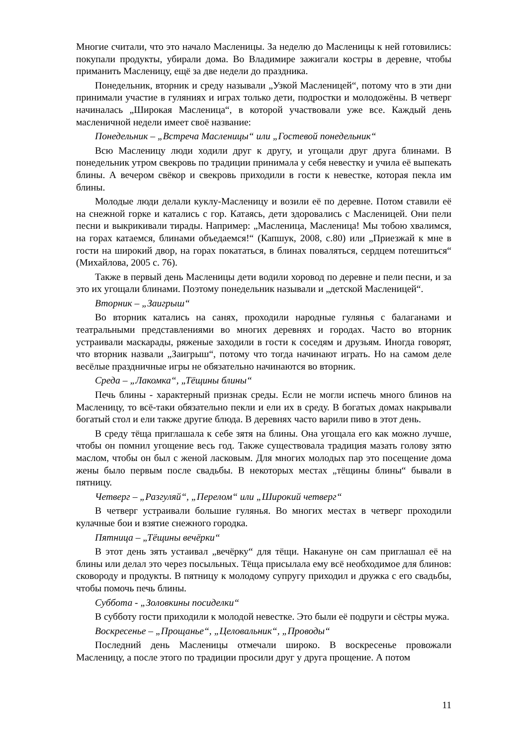Многие считали, что это начало Масленицы. За неделю до Масленицы к ней готовились: покупали продукты, убирали дома. Во Владимире зажигали костры в деревне, чтобы приманить Масленицу, ещё за две недели до праздника.
Понедельник, вторник и среду называли „Узкой Масленицей“, потому что в эти дни принимали участие в гуляниях и играх только дети, подростки и молодожёны. В четверг начиналась „Широкая Масленица“, в которой участвовали уже все. Каждый день масленичной недели имеет своё название:
Понедельник – „Встреча Масленицы“ или „Гостевой понедельник“
Всю Масленицу люди ходили друг к другу, и угощали друг друга блинами. В понедельник утром свекровь по традиции принимала у себя невестку и учила её выпекать блины. А вечером свёкор и свекровь приходили в гости к невестке, которая пекла им блины.
Молодые люди делали куклу-Масленицу и возили её по деревне. Потом ставили её на снежной горке и катались с гор. Катаясь, дети здоровались с Масленицей. Они пели песни и выкрикивали тирады. Например: „Масленица, Масленица! Мы тобою хвалимся, на горах катаемся, блинами объедаемся!“ (Капшук, 2008, с.80) или „Приезжай к мне в гости на широкий двор, на горах покататься, в блинах поваляться, сердцем потешиться“ (Михайлова, 2005 с. 76).
Также в первый день Масленицы дети водили хоровод по деревне и пели песни, и за это их угощали блинами. Поэтому понедельник называли и „детской Масленицей“.
Вторник – „Заигрыш“
Во вторник катались на санях, проходили народные гулянья с балаганами и театральными представлениями во многих деревнях и городах. Часто во вторник устраивали маскарады, ряженые заходили в гости к соседям и друзьям. Иногда говорят, что вторник назвали „Заигрыш“, потому что тогда начинают играть. Но на самом деле весёлые праздничные игры не обязательно начинаются во вторник.
Среда – „Лакомка“, „Тёщины блины“
Печь блины - характерный признак среды. Если не могли испечь много блинов на Масленицу, то всё-таки обязательно пекли и ели их в среду. В богатых домах накрывали богатый стол и ели также другие блюда. В деревнях часто варили пиво в этот день.
В среду тёща приглашала к себе зятя на блины. Она угощала его как можно лучше, чтобы он помнил угощение весь год. Также существовала традиция мазать голову зятю маслом, чтобы он был с женой ласковым. Для многих молодых пар это посещение дома жены было первым после свадьбы. В некоторых местах „тёщины блины“ бывали в пятницу.
Четверг – „Разгуляй“, „Перелом“ или „Широкий четверг“
В четверг устраивали большие гулянья. Во многих местах в четверг проходили кулачные бои и взятие снежного городка.
Пятница – „Тёщины вечёрки“
В этот день зять устаивал „вечёрку“ для тёщи. Накануне он сам приглашал её на блины или делал это через посыльных. Тёща присылала ему всё необходимое для блинов: сковороду и продукты. В пятницу к молодому супругу приходил и дружка с его свадьбы, чтобы помочь печь блины.
Суббота - „Золовкины посиделки“
В субботу гости приходили к молодой невестке. Это были её подруги и сёстры мужа.
Воскресенье – „Прощанье“, „Целовальник“, „Проводы“
Последний день Масленицы отмечали широко. В воскресенье провожали Масленицу, а после этого по традиции просили друг у друга прощение. А потом
11